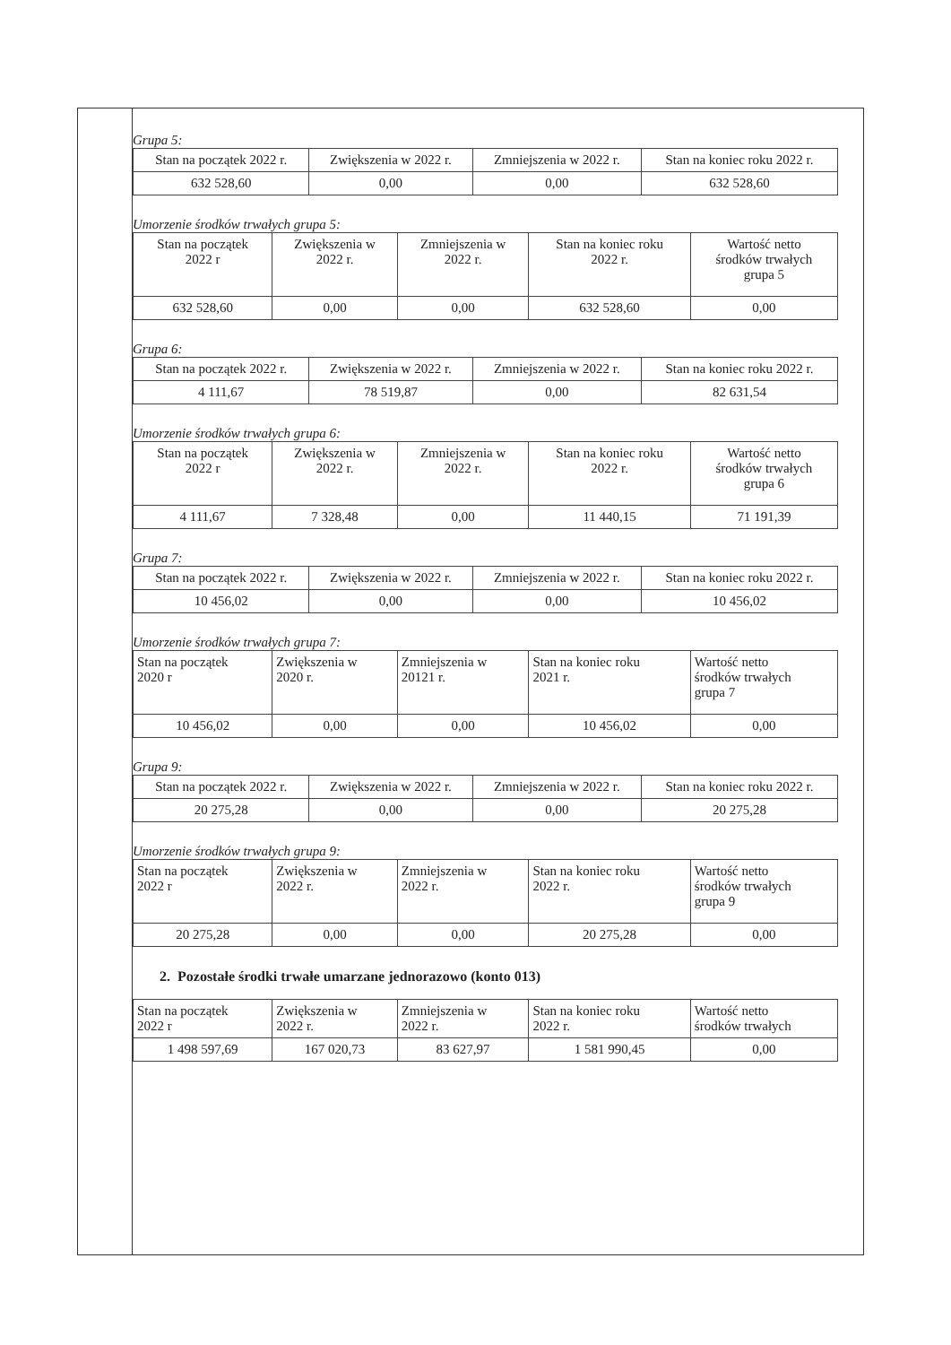Grupa 5:
| Stan na początek 2022 r. | Zwiększenia w 2022 r. | Zmniejszenia w 2022 r. | Stan na koniec roku 2022 r. |
| --- | --- | --- | --- |
| 632 528,60 | 0,00 | 0,00 | 632 528,60 |
Umorzenie środków trwałych grupa 5:
| Stan na początek 2022 r | Zwiększenia w 2022 r. | Zmniejszenia w 2022 r. | Stan na koniec roku 2022 r. | Wartość netto środków trwałych grupa 5 |
| --- | --- | --- | --- | --- |
| 632 528,60 | 0,00 | 0,00 | 632 528,60 | 0,00 |
Grupa 6:
| Stan na początek 2022 r. | Zwiększenia w 2022 r. | Zmniejszenia w 2022 r. | Stan na koniec roku 2022 r. |
| --- | --- | --- | --- |
| 4 111,67 | 78 519,87 | 0,00 | 82 631,54 |
Umorzenie środków trwałych grupa 6:
| Stan na początek 2022 r | Zwiększenia w 2022 r. | Zmniejszenia w 2022 r. | Stan na koniec roku 2022 r. | Wartość netto środków trwałych grupa 6 |
| --- | --- | --- | --- | --- |
| 4 111,67 | 7 328,48 | 0,00 | 11 440,15 | 71 191,39 |
Grupa 7:
| Stan na początek 2022 r. | Zwiększenia w 2022 r. | Zmniejszenia w 2022 r. | Stan na koniec roku 2022 r. |
| --- | --- | --- | --- |
| 10 456,02 | 0,00 | 0,00 | 10 456,02 |
Umorzenie środków trwałych grupa 7:
| Stan na początek 2020 r | Zwiększenia w 2020 r. | Zmniejszenia w 20121 r. | Stan na koniec roku 2021 r. | Wartość netto środków trwałych grupa 7 |
| --- | --- | --- | --- | --- |
| 10 456,02 | 0,00 | 0,00 | 10 456,02 | 0,00 |
Grupa 9:
| Stan na początek 2022 r. | Zwiększenia w 2022 r. | Zmniejszenia w 2022 r. | Stan na koniec roku 2022 r. |
| --- | --- | --- | --- |
| 20 275,28 | 0,00 | 0,00 | 20 275,28 |
Umorzenie środków trwałych grupa 9:
| Stan na początek 2022 r | Zwiększenia w 2022 r. | Zmniejszenia w 2022 r. | Stan na koniec roku 2022 r. | Wartość netto środków trwałych grupa 9 |
| --- | --- | --- | --- | --- |
| 20 275,28 | 0,00 | 0,00 | 20 275,28 | 0,00 |
2. Pozostałe środki trwałe umarzane jednorazowo (konto 013)
| Stan na początek 2022 r | Zwiększenia w 2022 r. | Zmniejszenia w 2022 r. | Stan na koniec roku 2022 r. | Wartość netto środków trwałych |
| --- | --- | --- | --- | --- |
| 1 498 597,69 | 167 020,73 | 83 627,97 | 1 581 990,45 | 0,00 |